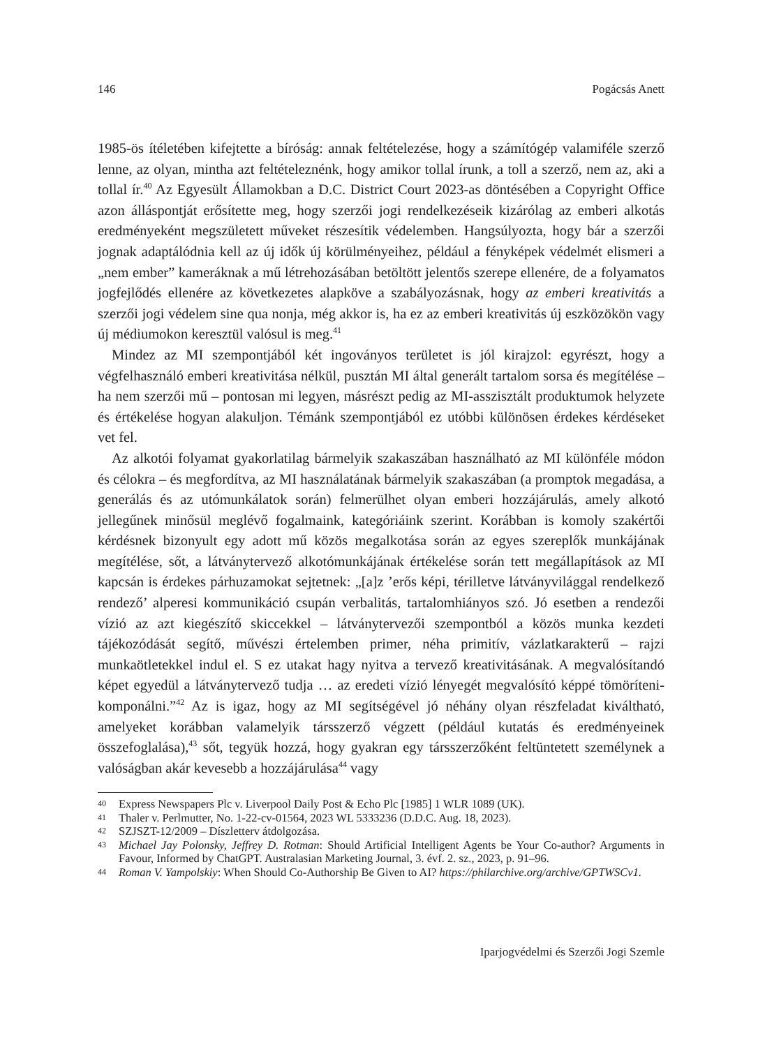146 Pogácsás Anett
1985-ös ítéletében kifejtette a bíróság: annak feltételezése, hogy a számítógép valamiféle szerző lenne, az olyan, mintha azt feltételeznénk, hogy amikor tollal írunk, a toll a szerző, nem az, aki a tollal ír.<sup>40</sup> Az Egyesült Államokban a D.C. District Court 2023-as döntésében a Copyright Office azon álláspontját erősítette meg, hogy szerzői jogi rendelkezéseik kizárólag az emberi alkotás eredményeként megszületett műveket részesítik védelemben. Hangsúlyozta, hogy bár a szerzői jognak adaptálódnia kell az új idők új körülményeihez, például a fényképek védelmét elismeri a „nem ember” kameráknak a mű létrehozásában betöltött jelentős szerepe ellenére, de a folyamatos jogfejlődés ellenére az következetes alapköve a szabályozásnak, hogy az emberi kreativitás a szerzői jogi védelem sine qua nonja, még akkor is, ha ez az emberi kreativitás új eszközökön vagy új médiumokon keresztül valósul is meg.<sup>41</sup>
Mindez az MI szempontjából két ingoványos területet is jól kirajzol: egyrészt, hogy a végfelhasználó emberi kreativitása nélkül, pusztán MI által generált tartalom sorsa és megítélése – ha nem szerzői mű – pontosan mi legyen, másrészt pedig az MI-asszisztált produktumok helyzete és értékelése hogyan alakuljon. Témánk szempontjából ez utóbbi különösen érdekes kérdéseket vet fel.
Az alkotói folyamat gyakorlatilag bármelyik szakaszában használható az MI különféle módon és célokra – és megfordítva, az MI használatának bármelyik szakaszában (a promptok megadása, a generálás és az utómunkálatok során) felmerülhet olyan emberi hozzájárulás, amely alkotó jellegűnek minősül meglévő fogalmaink, kategóriáink szerint. Korábban is komoly szakértői kérdésnek bizonyult egy adott mű közös megalkotása során az egyes szereplők munkájának megítélése, sőt, a látványtervező alkotómunkájának értékelése során tett megállapítások az MI kapcsán is érdekes párhuzamokat sejtetnek: „[a]z ’erős képi, térilletve látványvilággal rendelkező rendező’ alperesi kommunikáció csupán verbalitás, tartalomhiányos szó. Jó esetben a rendezői vízió az azt kiegészítő skiccekkel – látványtervezői szempontból a közös munka kezdeti tájékozódását segítő, művészi értelemben primer, néha primitív, vázlatkarakterű – rajzi munkaötletekkel indul el. S ez utakat hagy nyitva a tervező kreativitásának. A megvalósítandó képet egyedül a látványtervező tudja … az eredeti vízió lényegét megvalósító képpé tömöríteni-komponálni.”<sup>42</sup> Az is igaz, hogy az MI segítségével jó néhány olyan részfeladat kiváltható, amelyeket korábban valamelyik társszerző végzett (például kutatás és eredményeinek összefoglalása),<sup>43</sup> sőt, tegyük hozzá, hogy gyakran egy társszerzőként feltüntetett személynek a valóságban akár kevesebb a hozzájárulása<sup>44</sup> vagy
40 Express Newspapers Plc v. Liverpool Daily Post & Echo Plc [1985] 1 WLR 1089 (UK).
41 Thaler v. Perlmutter, No. 1-22-cv-01564, 2023 WL 5333236 (D.D.C. Aug. 18, 2023).
42 SZJSZT-12/2009 – Díszletterv átdolgozása.
43 Michael Jay Polonsky, Jeffrey D. Rotman: Should Artificial Intelligent Agents be Your Co-author? Arguments in Favour, Informed by ChatGPT. Australasian Marketing Journal, 3. évf. 2. sz., 2023, p. 91–96.
44 Roman V. Yampolskiy: When Should Co-Authorship Be Given to AI? https://philarchive.org/archive/GPTWSCv1.
Iparjogvédelmi és Szerzői Jogi Szemle